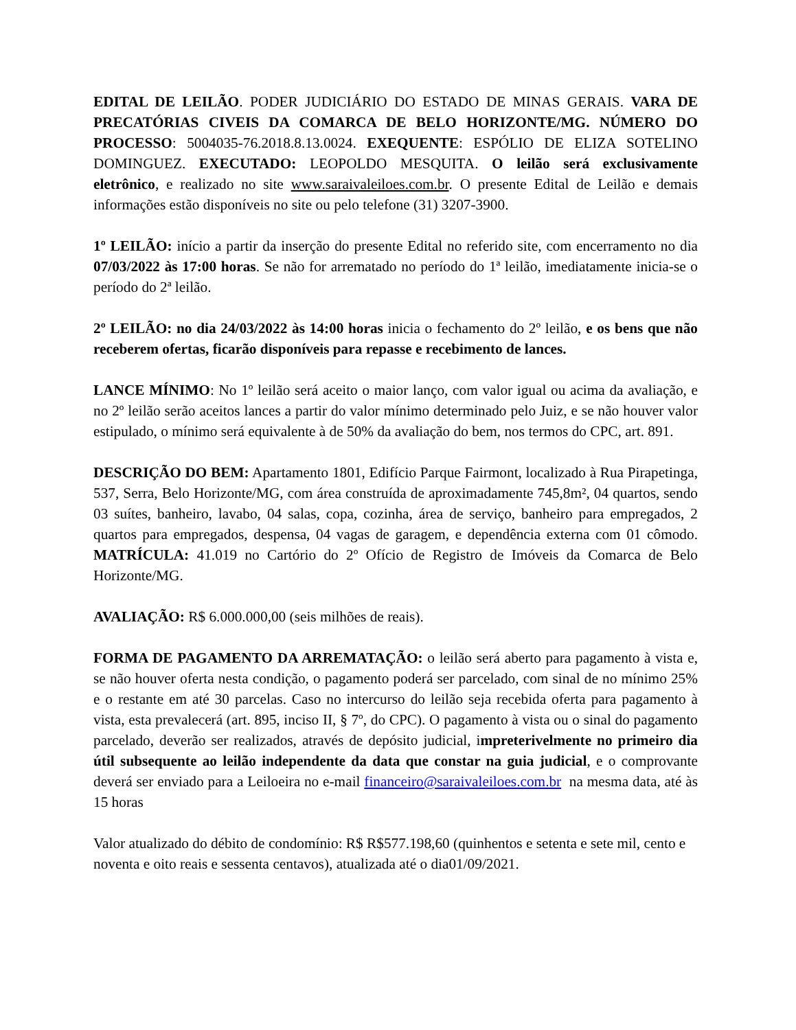EDITAL DE LEILÃO. PODER JUDICIÁRIO DO ESTADO DE MINAS GERAIS. VARA DE PRECATÓRIAS CIVEIS DA COMARCA DE BELO HORIZONTE/MG. NÚMERO DO PROCESSO: 5004035-76.2018.8.13.0024. EXEQUENTE: ESPÓLIO DE ELIZA SOTELINO DOMINGUEZ. EXECUTADO: LEOPOLDO MESQUITA. O leilão será exclusivamente eletrônico, e realizado no site www.saraivaleiloes.com.br. O presente Edital de Leilão e demais informações estão disponíveis no site ou pelo telefone (31) 3207-3900.
1º LEILÃO: início a partir da inserção do presente Edital no referido site, com encerramento no dia 07/03/2022 às 17:00 horas. Se não for arrematado no período do 1ª leilão, imediatamente inicia-se o período do 2ª leilão.
2º LEILÃO: no dia 24/03/2022 às 14:00 horas inicia o fechamento do 2º leilão, e os bens que não receberem ofertas, ficarão disponíveis para repasse e recebimento de lances.
LANCE MÍNIMO: No 1º leilão será aceito o maior lanço, com valor igual ou acima da avaliação, e no 2º leilão serão aceitos lances a partir do valor mínimo determinado pelo Juiz, e se não houver valor estipulado, o mínimo será equivalente à de 50% da avaliação do bem, nos termos do CPC, art. 891.
DESCRIÇÃO DO BEM: Apartamento 1801, Edifício Parque Fairmont, localizado à Rua Pirapetinga, 537, Serra, Belo Horizonte/MG, com área construída de aproximadamente 745,8m², 04 quartos, sendo 03 suítes, banheiro, lavabo, 04 salas, copa, cozinha, área de serviço, banheiro para empregados, 2 quartos para empregados, despensa, 04 vagas de garagem, e dependência externa com 01 cômodo. MATRÍCULA: 41.019 no Cartório do 2º Ofício de Registro de Imóveis da Comarca de Belo Horizonte/MG.
AVALIAÇÃO: R$ 6.000.000,00 (seis milhões de reais).
FORMA DE PAGAMENTO DA ARREMATAÇÃO: o leilão será aberto para pagamento à vista e, se não houver oferta nesta condição, o pagamento poderá ser parcelado, com sinal de no mínimo 25% e o restante em até 30 parcelas. Caso no intercurso do leilão seja recebida oferta para pagamento à vista, esta prevalecerá (art. 895, inciso II, § 7º, do CPC). O pagamento à vista ou o sinal do pagamento parcelado, deverão ser realizados, através de depósito judicial, impreterivelmente no primeiro dia útil subsequente ao leilão independente da data que constar na guia judicial, e o comprovante deverá ser enviado para a Leiloeira no e-mail financeiro@saraivaleiloes.com.br na mesma data, até às 15 horas
Valor atualizado do débito de condomínio: R$ R$577.198,60 (quinhentos e setenta e sete mil, cento e noventa e oito reais e sessenta centavos), atualizada até o dia01/09/2021.